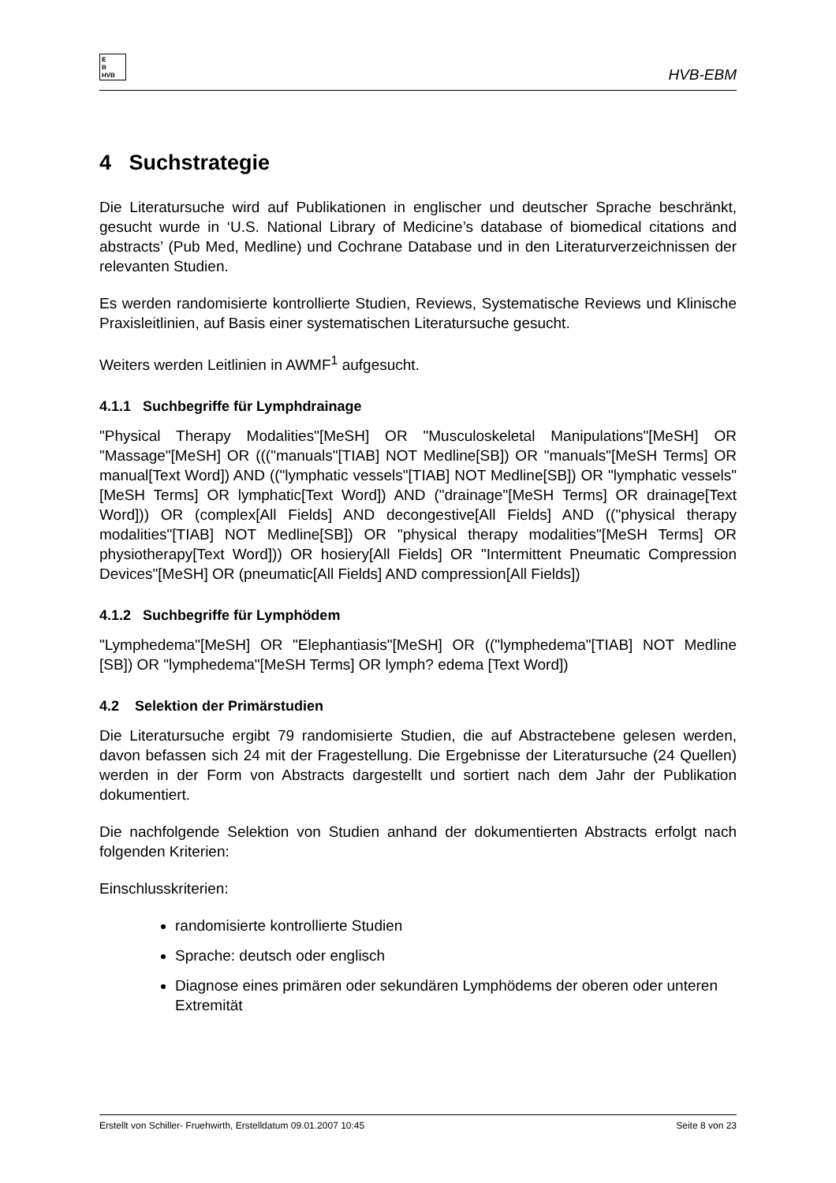E
B
HVB
HVB-EBM
4 Suchstrategie
Die Literatursuche wird auf Publikationen in englischer und deutscher Sprache beschränkt, gesucht wurde in ‘U.S. National Library of Medicine’s database of biomedical citations and abstracts’ (Pub Med, Medline) und Cochrane Database und in den Literaturverzeichnissen der relevanten Studien.
Es werden randomisierte kontrollierte Studien, Reviews, Systematische Reviews und Klinische Praxisleitlinien, auf Basis einer systematischen Literatursuche gesucht.
Weiters werden Leitlinien in AWMF<sup>1</sup> aufgesucht.
4.1.1 Suchbegriffe für Lymphdrainage
"Physical Therapy Modalities"[MeSH] OR "Musculoskeletal Manipulations"[MeSH] OR "Massage"[MeSH] OR ((("manuals"[TIAB] NOT Medline[SB]) OR "manuals"[MeSH Terms] OR manual[Text Word]) AND (("lymphatic vessels"[TIAB] NOT Medline[SB]) OR "lymphatic vessels"[MeSH Terms] OR lymphatic[Text Word]) AND ("drainage"[MeSH Terms] OR drainage[Text Word])) OR (complex[All Fields] AND decongestive[All Fields] AND (("physical therapy modalities"[TIAB] NOT Medline[SB]) OR "physical therapy modalities"[MeSH Terms] OR physiotherapy[Text Word])) OR hosiery[All Fields] OR "Intermittent Pneumatic Compression Devices"[MeSH] OR (pneumatic[All Fields] AND compression[All Fields])
4.1.2 Suchbegriffe für Lymphödem
"Lymphedema"[MeSH] OR "Elephantiasis"[MeSH] OR (("lymphedema"[TIAB] NOT Medline [SB]) OR "lymphedema"[MeSH Terms] OR lymph? edema [Text Word])
4.2 Selektion der Primärstudien
Die Literatursuche ergibt 79 randomisierte Studien, die auf Abstractebene gelesen werden, davon befassen sich 24 mit der Fragestellung. Die Ergebnisse der Literatursuche (24 Quellen) werden in der Form von Abstracts dargestellt und sortiert nach dem Jahr der Publikation dokumentiert.
Die nachfolgende Selektion von Studien anhand der dokumentierten Abstracts erfolgt nach folgenden Kriterien:
Einschlusskriterien:
randomisierte kontrollierte Studien
Sprache: deutsch oder englisch
Diagnose eines primären oder sekundären Lymphödems der oberen oder unteren Extremität
Erstellt von Schiller- Fruehwirth, Erstelldatum 09.01.2007 10:45 Seite 8 von 23